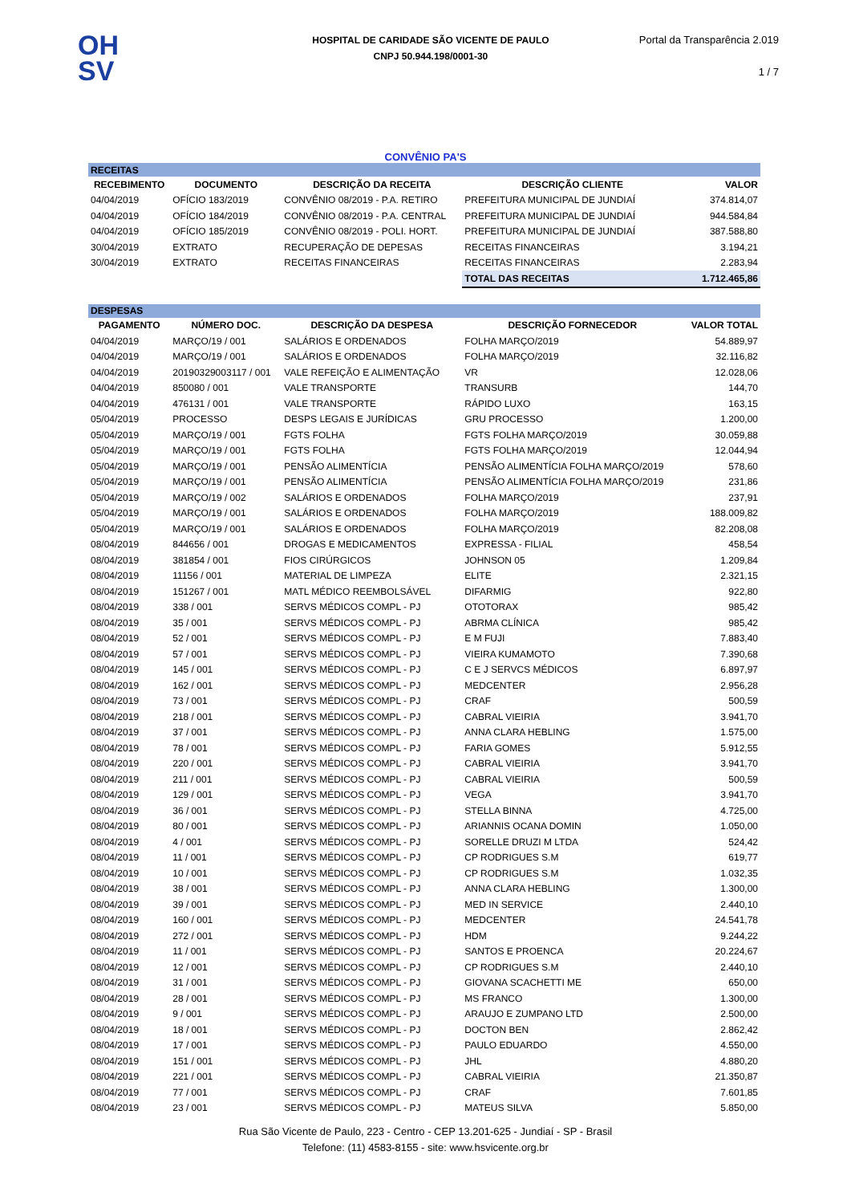OH
SV
HOSPITAL DE CARIDADE SÃO VICENTE DE PAULO
CNPJ 50.944.198/0001-30
Portal da Transparência 2.019
1 / 7
CONVÊNIO PA'S
| RECEITAS | | | | |
| RECEBIMENTO | DOCUMENTO | DESCRIÇÃO DA RECEITA | DESCRIÇÃO CLIENTE | VALOR |
| 04/04/2019 | OFÍCIO 183/2019 | CONVÊNIO 08/2019 - P.A. RETIRO | PREFEITURA MUNICIPAL DE JUNDIAÍ | 374.814,07 |
| 04/04/2019 | OFÍCIO 184/2019 | CONVÊNIO 08/2019 - P.A. CENTRAL | PREFEITURA MUNICIPAL DE JUNDIAÍ | 944.584,84 |
| 04/04/2019 | OFÍCIO 185/2019 | CONVÊNIO 08/2019 - POLI. HORT. | PREFEITURA MUNICIPAL DE JUNDIAÍ | 387.588,80 |
| 30/04/2019 | EXTRATO | RECUPERAÇÃO DE DEPESAS | RECEITAS FINANCEIRAS | 3.194,21 |
| 30/04/2019 | EXTRATO | RECEITAS FINANCEIRAS | RECEITAS FINANCEIRAS | 2.283,94 |
| | | | TOTAL DAS RECEITAS | 1.712.465,86 |
| DESPESAS | | | | |
| PAGAMENTO | NÚMERO DOC. | DESCRIÇÃO DA DESPESA | DESCRIÇÃO FORNECEDOR | VALOR TOTAL |
| 04/04/2019 | MARÇO/19 / 001 | SALÁRIOS E ORDENADOS | FOLHA MARÇO/2019 | 54.889,97 |
| 04/04/2019 | MARÇO/19 / 001 | SALÁRIOS E ORDENADOS | FOLHA MARÇO/2019 | 32.116,82 |
| 04/04/2019 | 20190329003117 / 001 | VALE REFEIÇÃO E ALIMENTAÇÃO | VR | 12.028,06 |
| 04/04/2019 | 850080 / 001 | VALE TRANSPORTE | TRANSURB | 144,70 |
| 04/04/2019 | 476131 / 001 | VALE TRANSPORTE | RÁPIDO LUXO | 163,15 |
| 05/04/2019 | PROCESSO | DESPS LEGAIS E JURÍDICAS | GRU PROCESSO | 1.200,00 |
| 05/04/2019 | MARÇO/19 / 001 | FGTS FOLHA | FGTS FOLHA MARÇO/2019 | 30.059,88 |
| 05/04/2019 | MARÇO/19 / 001 | FGTS FOLHA | FGTS FOLHA MARÇO/2019 | 12.044,94 |
| 05/04/2019 | MARÇO/19 / 001 | PENSÃO ALIMENTÍCIA | PENSÃO ALIMENTÍCIA FOLHA MARÇO/2019 | 578,60 |
| 05/04/2019 | MARÇO/19 / 001 | PENSÃO ALIMENTÍCIA | PENSÃO ALIMENTÍCIA FOLHA MARÇO/2019 | 231,86 |
| 05/04/2019 | MARÇO/19 / 002 | SALÁRIOS E ORDENADOS | FOLHA MARÇO/2019 | 237,91 |
| 05/04/2019 | MARÇO/19 / 001 | SALÁRIOS E ORDENADOS | FOLHA MARÇO/2019 | 188.009,82 |
| 05/04/2019 | MARÇO/19 / 001 | SALÁRIOS E ORDENADOS | FOLHA MARÇO/2019 | 82.208,08 |
| 08/04/2019 | 844656 / 001 | DROGAS E MEDICAMENTOS | EXPRESSA - FILIAL | 458,54 |
| 08/04/2019 | 381854 / 001 | FIOS CIRÚRGICOS | JOHNSON 05 | 1.209,84 |
| 08/04/2019 | 11156 / 001 | MATERIAL DE LIMPEZA | ELITE | 2.321,15 |
| 08/04/2019 | 151267 / 001 | MATL MÉDICO REEMBOLSÁVEL | DIFARMIG | 922,80 |
| 08/04/2019 | 338 / 001 | SERVS MÉDICOS COMPL - PJ | OTOTORAX | 985,42 |
| 08/04/2019 | 35 / 001 | SERVS MÉDICOS COMPL - PJ | ABRMA CLÍNICA | 985,42 |
| 08/04/2019 | 52 / 001 | SERVS MÉDICOS COMPL - PJ | E M FUJI | 7.883,40 |
| 08/04/2019 | 57 / 001 | SERVS MÉDICOS COMPL - PJ | VIEIRA KUMAMOTO | 7.390,68 |
| 08/04/2019 | 145 / 001 | SERVS MÉDICOS COMPL - PJ | C E J SERVCS MÉDICOS | 6.897,97 |
| 08/04/2019 | 162 / 001 | SERVS MÉDICOS COMPL - PJ | MEDCENTER | 2.956,28 |
| 08/04/2019 | 73 / 001 | SERVS MÉDICOS COMPL - PJ | CRAF | 500,59 |
| 08/04/2019 | 218 / 001 | SERVS MÉDICOS COMPL - PJ | CABRAL VIEIRIA | 3.941,70 |
| 08/04/2019 | 37 / 001 | SERVS MÉDICOS COMPL - PJ | ANNA CLARA HEBLING | 1.575,00 |
| 08/04/2019 | 78 / 001 | SERVS MÉDICOS COMPL - PJ | FARIA GOMES | 5.912,55 |
| 08/04/2019 | 220 / 001 | SERVS MÉDICOS COMPL - PJ | CABRAL VIEIRIA | 3.941,70 |
| 08/04/2019 | 211 / 001 | SERVS MÉDICOS COMPL - PJ | CABRAL VIEIRIA | 500,59 |
| 08/04/2019 | 129 / 001 | SERVS MÉDICOS COMPL - PJ | VEGA | 3.941,70 |
| 08/04/2019 | 36 / 001 | SERVS MÉDICOS COMPL - PJ | STELLA BINNA | 4.725,00 |
| 08/04/2019 | 80 / 001 | SERVS MÉDICOS COMPL - PJ | ARIANNIS OCANA DOMIN | 1.050,00 |
| 08/04/2019 | 4 / 001 | SERVS MÉDICOS COMPL - PJ | SORELLE DRUZI M LTDA | 524,42 |
| 08/04/2019 | 11 / 001 | SERVS MÉDICOS COMPL - PJ | CP RODRIGUES S.M | 619,77 |
| 08/04/2019 | 10 / 001 | SERVS MÉDICOS COMPL - PJ | CP RODRIGUES S.M | 1.032,35 |
| 08/04/2019 | 38 / 001 | SERVS MÉDICOS COMPL - PJ | ANNA CLARA HEBLING | 1.300,00 |
| 08/04/2019 | 39 / 001 | SERVS MÉDICOS COMPL - PJ | MED IN SERVICE | 2.440,10 |
| 08/04/2019 | 160 / 001 | SERVS MÉDICOS COMPL - PJ | MEDCENTER | 24.541,78 |
| 08/04/2019 | 272 / 001 | SERVS MÉDICOS COMPL - PJ | HDM | 9.244,22 |
| 08/04/2019 | 11 / 001 | SERVS MÉDICOS COMPL - PJ | SANTOS E PROENCA | 20.224,67 |
| 08/04/2019 | 12 / 001 | SERVS MÉDICOS COMPL - PJ | CP RODRIGUES S.M | 2.440,10 |
| 08/04/2019 | 31 / 001 | SERVS MÉDICOS COMPL - PJ | GIOVANA SCACHETTI ME | 650,00 |
| 08/04/2019 | 28 / 001 | SERVS MÉDICOS COMPL - PJ | MS FRANCO | 1.300,00 |
| 08/04/2019 | 9 / 001 | SERVS MÉDICOS COMPL - PJ | ARAUJO E ZUMPANO LTD | 2.500,00 |
| 08/04/2019 | 18 / 001 | SERVS MÉDICOS COMPL - PJ | DOCTON BEN | 2.862,42 |
| 08/04/2019 | 17 / 001 | SERVS MÉDICOS COMPL - PJ | PAULO EDUARDO | 4.550,00 |
| 08/04/2019 | 151 / 001 | SERVS MÉDICOS COMPL - PJ | JHL | 4.880,20 |
| 08/04/2019 | 221 / 001 | SERVS MÉDICOS COMPL - PJ | CABRAL VIEIRIA | 21.350,87 |
| 08/04/2019 | 77 / 001 | SERVS MÉDICOS COMPL - PJ | CRAF | 7.601,85 |
| 08/04/2019 | 23 / 001 | SERVS MÉDICOS COMPL - PJ | MATEUS SILVA | 5.850,00 |
Rua São Vicente de Paulo, 223 - Centro - CEP 13.201-625 - Jundiaí - SP - Brasil
Telefone: (11) 4583-8155 - site: www.hsvicente.org.br